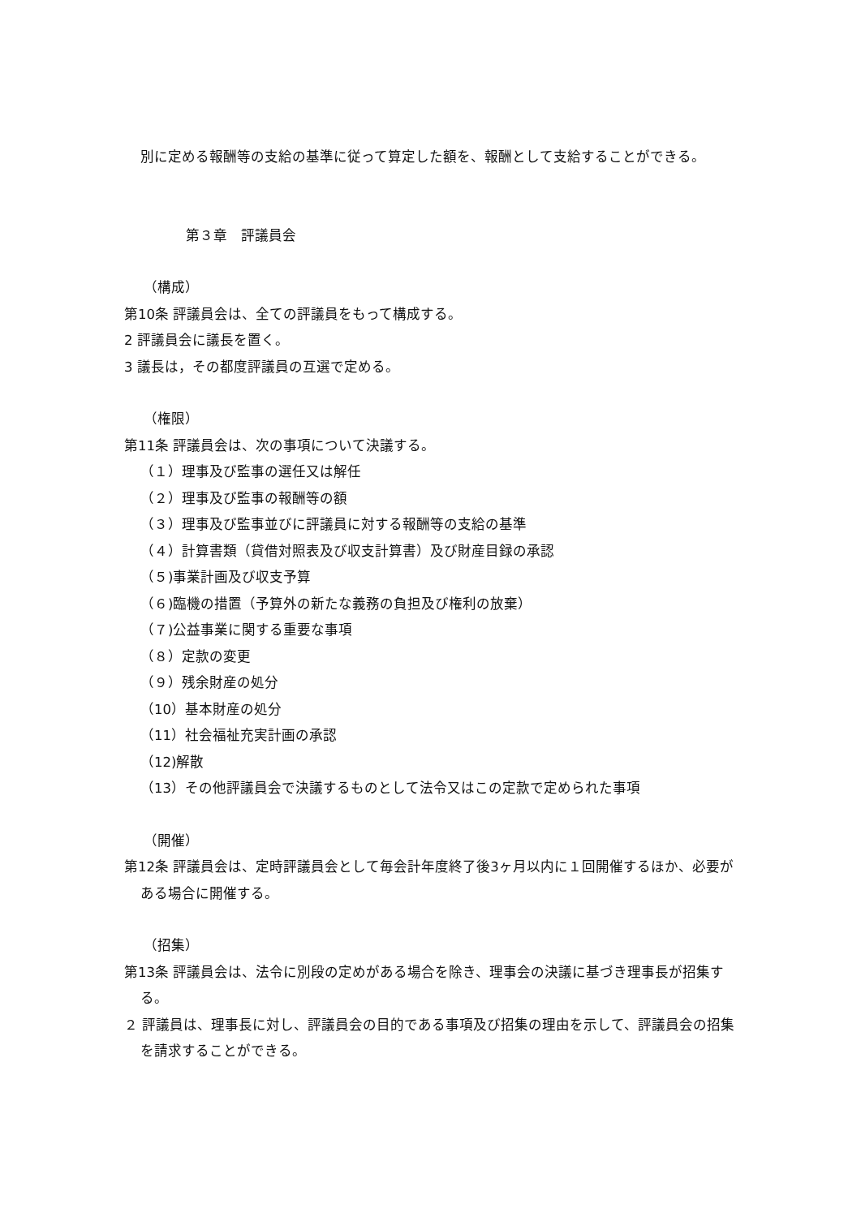別に定める報酬等の支給の基準に従って算定した額を、報酬として支給することができる。
第３章　評議員会
（構成）
第10条 評議員会は、全ての評議員をもって構成する。
2 評議員会に議長を置く。
3 議長は，その都度評議員の互選で定める。
（権限）
第11条 評議員会は、次の事項について決議する。
（１）理事及び監事の選任又は解任
（２）理事及び監事の報酬等の額
（３）理事及び監事並びに評議員に対する報酬等の支給の基準
（４）計算書類（貸借対照表及び収支計算書）及び財産目録の承認
（５)事業計画及び収支予算
（６)臨機の措置（予算外の新たな義務の負担及び権利の放棄）
（７)公益事業に関する重要な事項
（８）定款の変更
（９）残余財産の処分
（10）基本財産の処分
（11）社会福祉充実計画の承認
（12)解散
（13）その他評議員会で決議するものとして法令又はこの定款で定められた事項
（開催）
第12条 評議員会は、定時評議員会として毎会計年度終了後3ヶ月以内に１回開催するほか、必要がある場合に開催する。
（招集）
第13条 評議員会は、法令に別段の定めがある場合を除き、理事会の決議に基づき理事長が招集する。
２ 評議員は、理事長に対し、評議員会の目的である事項及び招集の理由を示して、評議員会の招集を請求することができる。